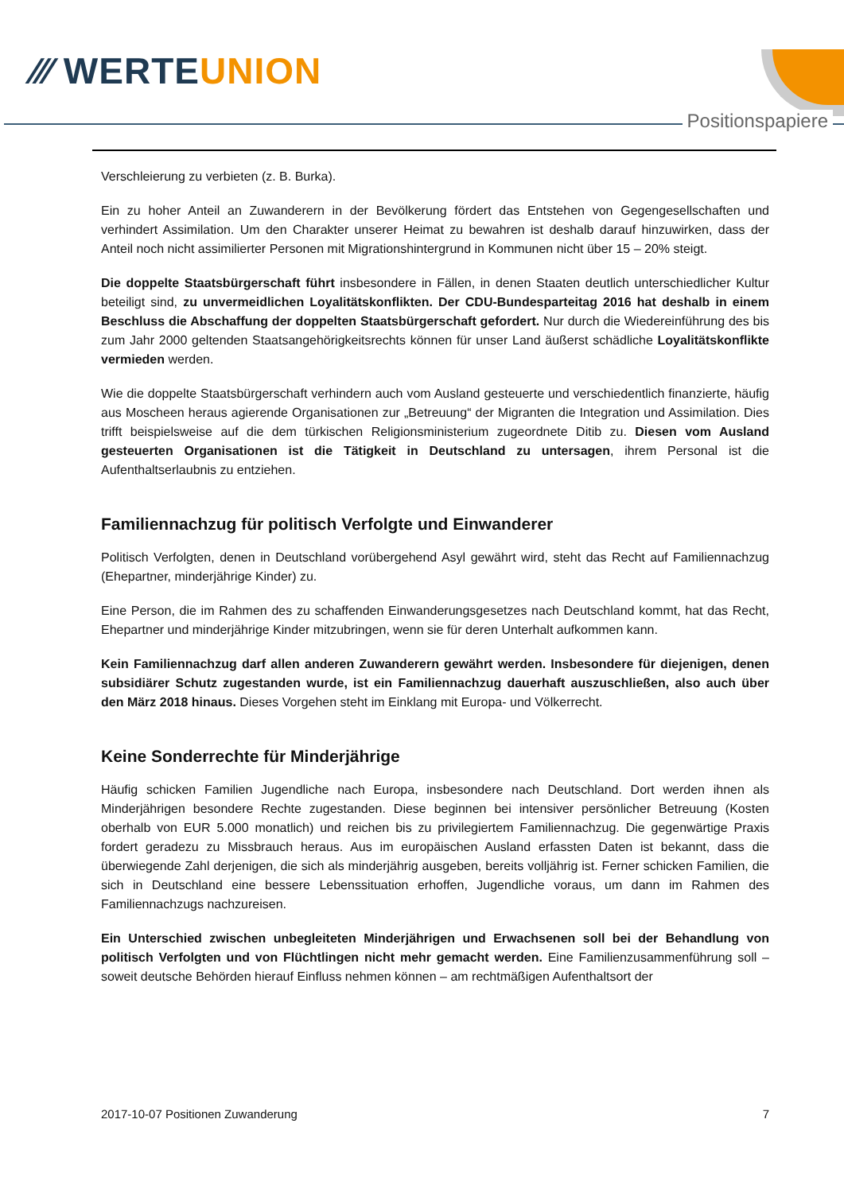⁄⁄⁄ WERTEUNION
Positionspapiere
Verschleierung zu verbieten (z. B. Burka).
Ein zu hoher Anteil an Zuwanderern in der Bevölkerung fördert das Entstehen von Gegengesellschaften und verhindert Assimilation. Um den Charakter unserer Heimat zu bewahren ist deshalb darauf hinzuwirken, dass der Anteil noch nicht assimilierter Personen mit Migrationshintergrund in Kommunen nicht über 15 – 20% steigt.
Die doppelte Staatsbürgerschaft führt insbesondere in Fällen, in denen Staaten deutlich unterschiedlicher Kultur beteiligt sind, zu unvermeidlichen Loyalitätskonflikten. Der CDU-Bundesparteitag 2016 hat deshalb in einem Beschluss die Abschaffung der doppelten Staatsbürgerschaft gefordert. Nur durch die Wiedereinführung des bis zum Jahr 2000 geltenden Staatsangehörigkeitsrechts können für unser Land äußerst schädliche Loyalitätskonflikte vermieden werden.
Wie die doppelte Staatsbürgerschaft verhindern auch vom Ausland gesteuerte und verschiedentlich finanzierte, häufig aus Moscheen heraus agierende Organisationen zur „Betreuung“ der Migranten die Integration und Assimilation. Dies trifft beispielsweise auf die dem türkischen Religionsministerium zugeordnete Ditib zu. Diesen vom Ausland gesteuerten Organisationen ist die Tätigkeit in Deutschland zu untersagen, ihrem Personal ist die Aufenthaltserlaubnis zu entziehen.
Familiennachzug für politisch Verfolgte und Einwanderer
Politisch Verfolgten, denen in Deutschland vorübergehend Asyl gewährt wird, steht das Recht auf Familiennachzug (Ehepartner, minderjährige Kinder) zu.
Eine Person, die im Rahmen des zu schaffenden Einwanderungsgesetzes nach Deutschland kommt, hat das Recht, Ehepartner und minderjährige Kinder mitzubringen, wenn sie für deren Unterhalt aufkommen kann.
Kein Familiennachzug darf allen anderen Zuwanderern gewährt werden. Insbesondere für diejenigen, denen subsidiärer Schutz zugestanden wurde, ist ein Familiennachzug dauerhaft auszuschließen, also auch über den März 2018 hinaus. Dieses Vorgehen steht im Einklang mit Europa- und Völkerrecht.
Keine Sonderrechte für Minderjährige
Häufig schicken Familien Jugendliche nach Europa, insbesondere nach Deutschland. Dort werden ihnen als Minderjährigen besondere Rechte zugestanden. Diese beginnen bei intensiver persönlicher Betreuung (Kosten oberhalb von EUR 5.000 monatlich) und reichen bis zu privilegiertem Familiennachzug. Die gegenwärtige Praxis fordert geradezu zu Missbrauch heraus. Aus im europäischen Ausland erfassten Daten ist bekannt, dass die überwiegende Zahl derjenigen, die sich als minderjährig ausgeben, bereits volljährig ist. Ferner schicken Familien, die sich in Deutschland eine bessere Lebenssituation erhoffen, Jugendliche voraus, um dann im Rahmen des Familiennachzugs nachzureisen.
Ein Unterschied zwischen unbegleiteten Minderjährigen und Erwachsenen soll bei der Behandlung von politisch Verfolgten und von Flüchtlingen nicht mehr gemacht werden. Eine Familienzusammenführung soll – soweit deutsche Behörden hierauf Einfluss nehmen können – am rechtmäßigen Aufenthaltsort der
2017-10-07 Positionen Zuwanderung 7